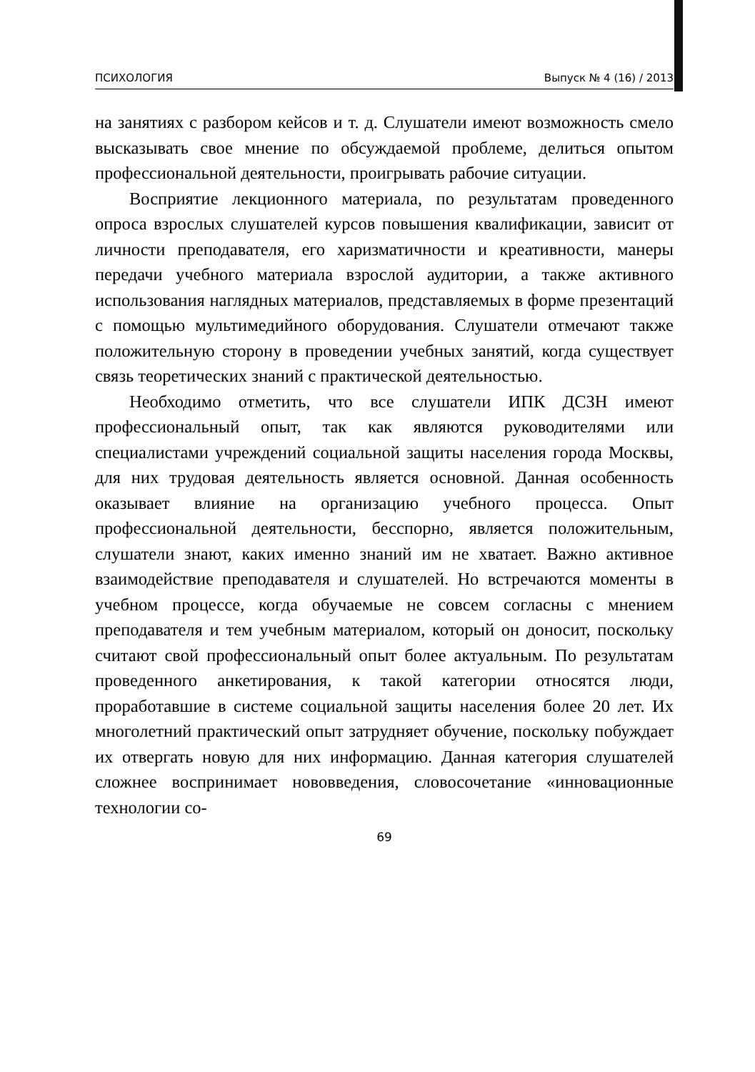ПСИХОЛОГИЯ Выпуск № 4 (16) / 2013
на занятиях с разбором кейсов и т. д. Слушатели имеют возможность смело высказывать свое мнение по обсуждаемой проблеме, делиться опытом профессиональной деятельности, проигрывать рабочие ситуации.
Восприятие лекционного материала, по результатам проведенного опроса взрослых слушателей курсов повышения квалификации, зависит от личности преподавателя, его харизматичности и креативности, манеры передачи учебного материала взрослой аудитории, а также активного использования наглядных материалов, представляемых в форме презентаций с помощью мультимедийного оборудования. Слушатели отмечают также положительную сторону в проведении учебных занятий, когда существует связь теоретических знаний с практической деятельностью.
Необходимо отметить, что все слушатели ИПК ДСЗН имеют профессиональный опыт, так как являются руководителями или специалистами учреждений социальной защиты населения города Москвы, для них трудовая деятельность является основной. Данная особенность оказывает влияние на организацию учебного процесса. Опыт профессиональной деятельности, бесспорно, является положительным, слушатели знают, каких именно знаний им не хватает. Важно активное взаимодействие преподавателя и слушателей. Но встречаются моменты в учебном процессе, когда обучаемые не совсем согласны с мнением преподавателя и тем учебным материалом, который он доносит, поскольку считают свой профессиональный опыт более актуальным. По результатам проведенного анкетирования, к такой категории относятся люди, проработавшие в системе социальной защиты населения более 20 лет. Их многолетний практический опыт затрудняет обучение, поскольку побуждает их отвергать новую для них информацию. Данная категория слушателей сложнее воспринимает нововведения, словосочетание «инновационные технологии со-
69